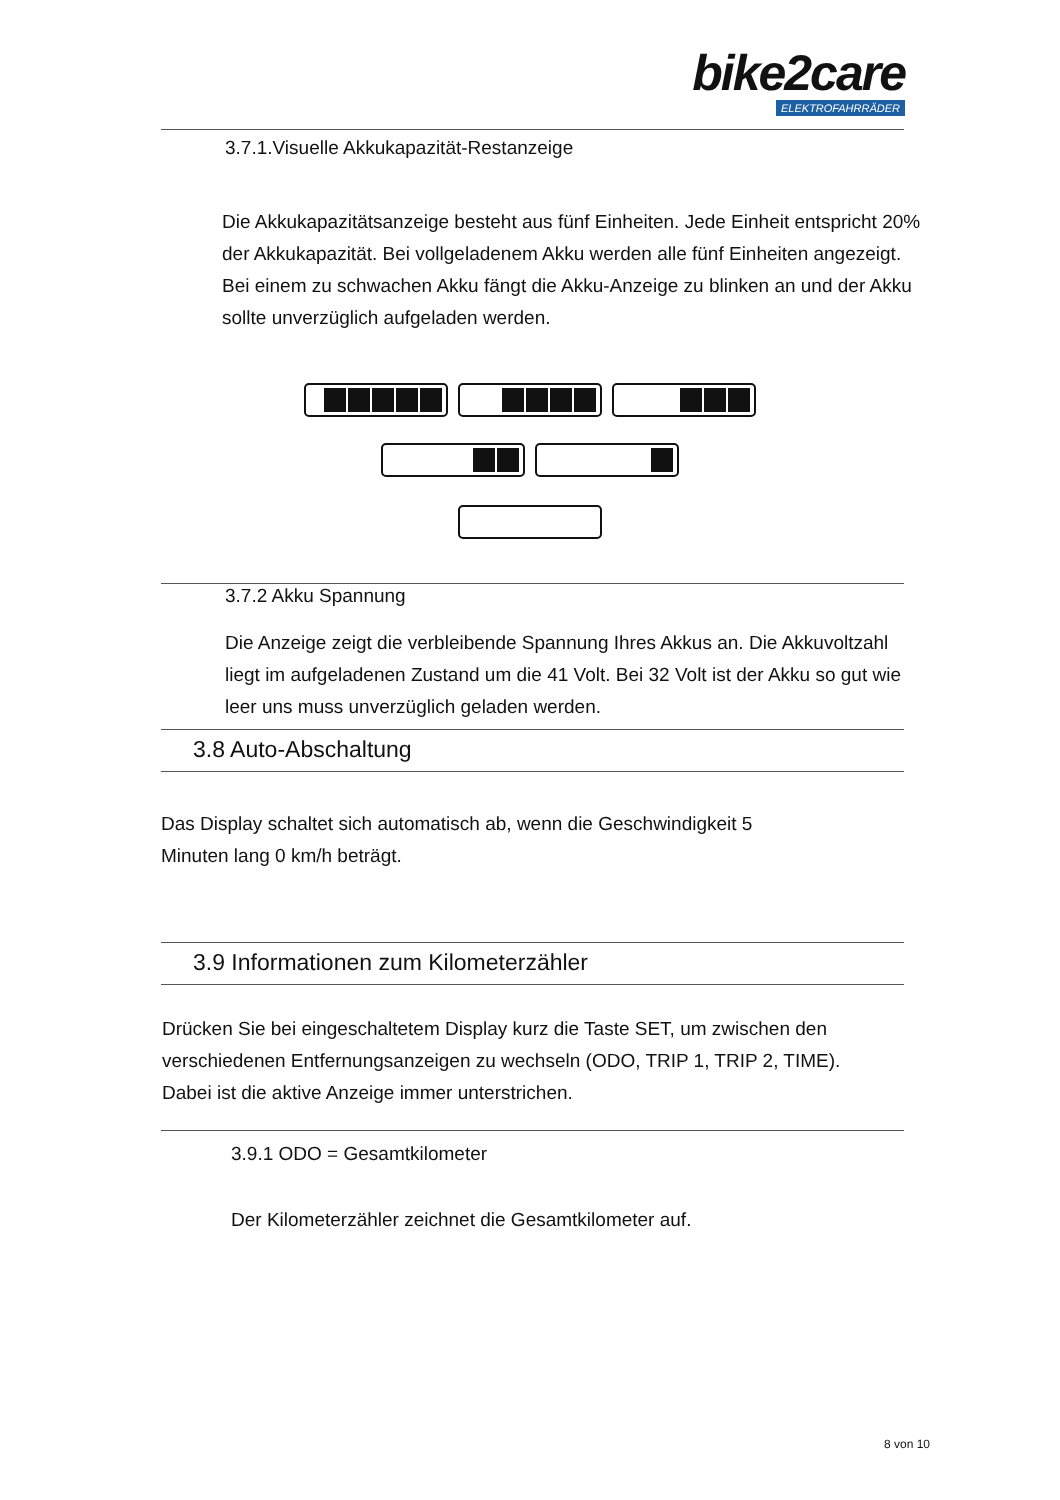bike2care
ELEKTROFAHRRÄDER
3.7.1.Visuelle Akkukapazität-Restanzeige
Die Akkukapazitätsanzeige besteht aus fünf Einheiten. Jede Einheit entspricht 20% der Akkukapazität. Bei vollgeladenem Akku werden alle fünf Einheiten angezeigt. Bei einem zu schwachen Akku fängt die Akku-Anzeige zu blinken an und der Akku sollte unverzüglich aufgeladen werden.
3.7.2 Akku Spannung
Die Anzeige zeigt die verbleibende Spannung Ihres Akkus an. Die Akkuvoltzahl liegt im aufgeladenen Zustand um die 41 Volt. Bei 32 Volt ist der Akku so gut wie leer uns muss unverzüglich geladen werden.
3.8 Auto-Abschaltung
Das Display schaltet sich automatisch ab, wenn die Geschwindigkeit 5 Minuten lang 0 km/h beträgt.
3.9 Informationen zum Kilometerzähler
Drücken Sie bei eingeschaltetem Display kurz die Taste SET, um zwischen den verschiedenen Entfernungsanzeigen zu wechseln (ODO, TRIP 1, TRIP 2, TIME). Dabei ist die aktive Anzeige immer unterstrichen.
3.9.1 ODO = Gesamtkilometer
Der Kilometerzähler zeichnet die Gesamtkilometer auf.
8 von 10